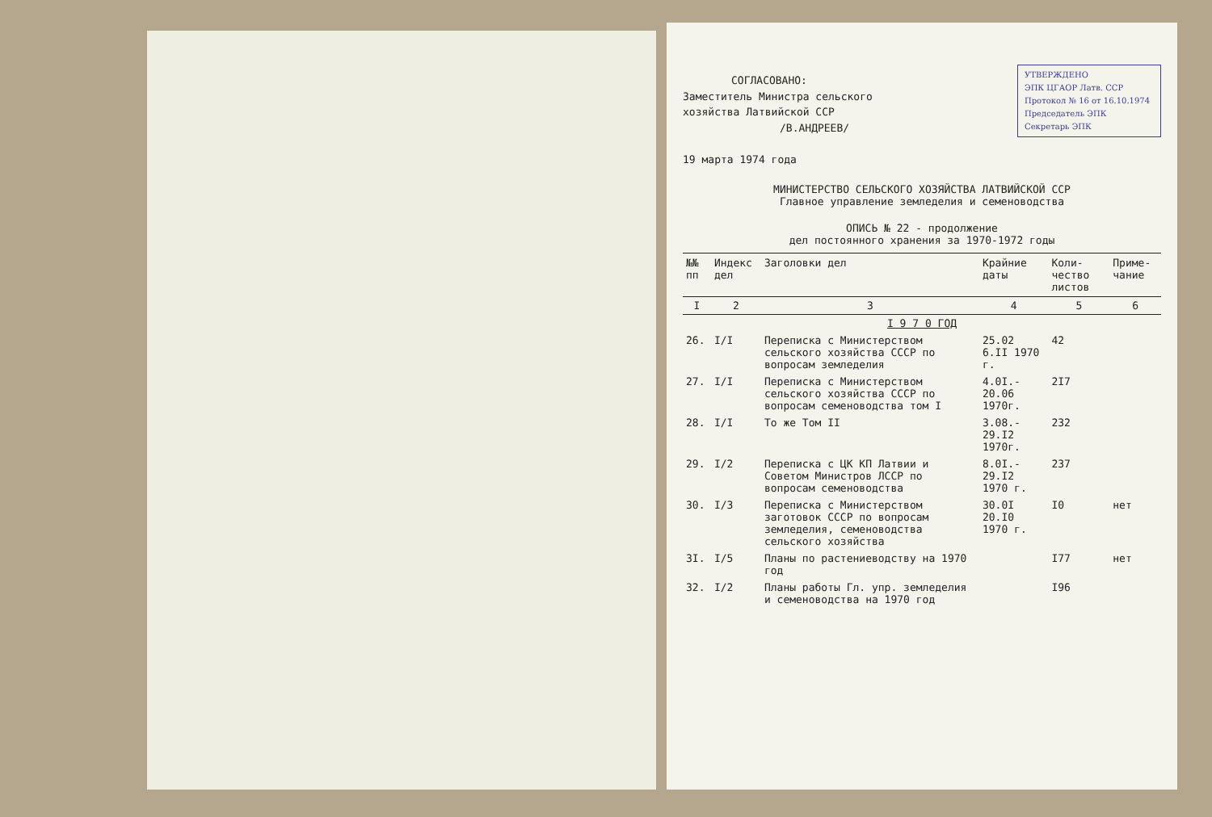УТВЕРЖДЕНО
ЭПК ЦГАОР Латв. ССР
Протокол № 16 от 16.10.1974
Председатель ЭПК
Секретарь ЭПК
СОГЛАСОВАНО:
Заместитель Министра сельского
хозяйства Латвийской ССР
/В.АНДРЕЕВ/
19 марта 1974 года
МИНИСТЕРСТВО СЕЛЬСКОГО ХОЗЯЙСТВА ЛАТВИЙСКОЙ ССР
Главное управление земледелия и семеноводства
ОПИСЬ № 22 - продолжение
дел постоянного хранения за 1970-1972 годы
| №№ пп | Индекс дел | Заголовки дел | Крайние даты | Коли-чество листов | Приме-чание |
| --- | --- | --- | --- | --- | --- |
| I | 2 | 3 | 4 | 5 | 6 |
| I 9 7 0 ГОД | | | | | |
| 26. | I/I | Переписка с Министерством сельского хозяйства СССР по вопросам земледелия | 25.02 6.II 1970 г. | 42 | |
| 27. | I/I | Переписка с Министерством сельского хозяйства СССР по вопросам семеноводства том I | 4.0I.- 20.06 1970г. | 2I7 | |
| 28. | I/I | То же Том II | 3.08.- 29.I2 1970г. | 232 | |
| 29. | I/2 | Переписка с ЦК КП Латвии и Советом Министров ЛССР по вопросам семеноводства | 8.0I.- 29.I2 1970 г. | 237 | |
| 30. | I/3 | Переписка с Министерством заготовок СССР по вопросам земледелия, семеноводства сельского хозяйства | 30.0I 20.I0 1970 г. | I0 | нет |
| 3I. | I/5 | Планы по растениеводству на 1970 год | | I77 | нет |
| 32. | I/2 | Планы работы Гл. упр. земледелия и семеноводства на 1970 год | | I96 | |